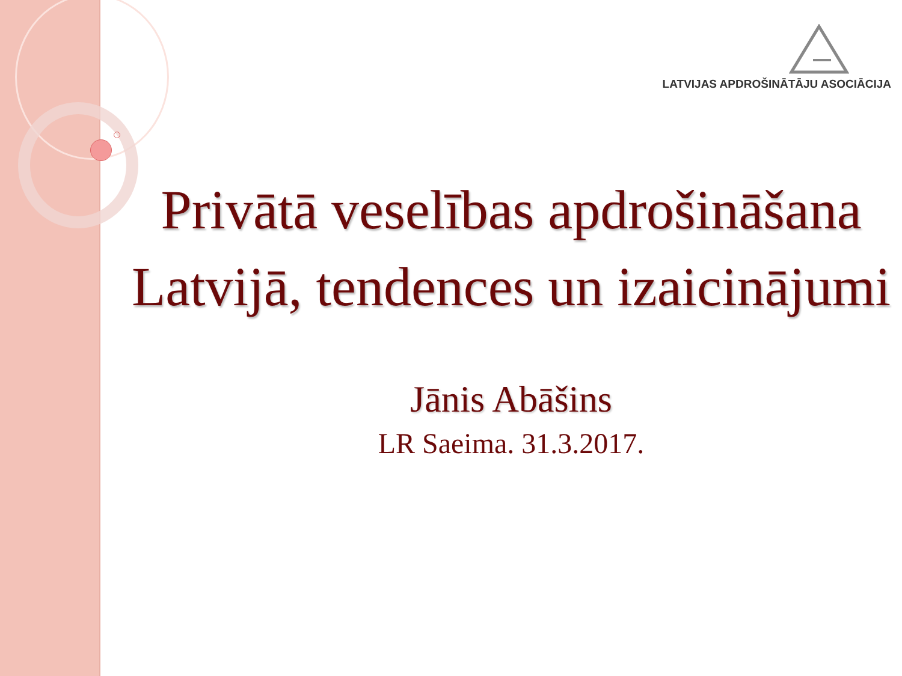LATVIJAS APDROŠINĀTĀJU ASOCIĀCIJA
Privātā veselības apdrošināšana Latvijā, tendences un izaicinājumi
Jānis Abāšins
LR Saeima. 31.3.2017.